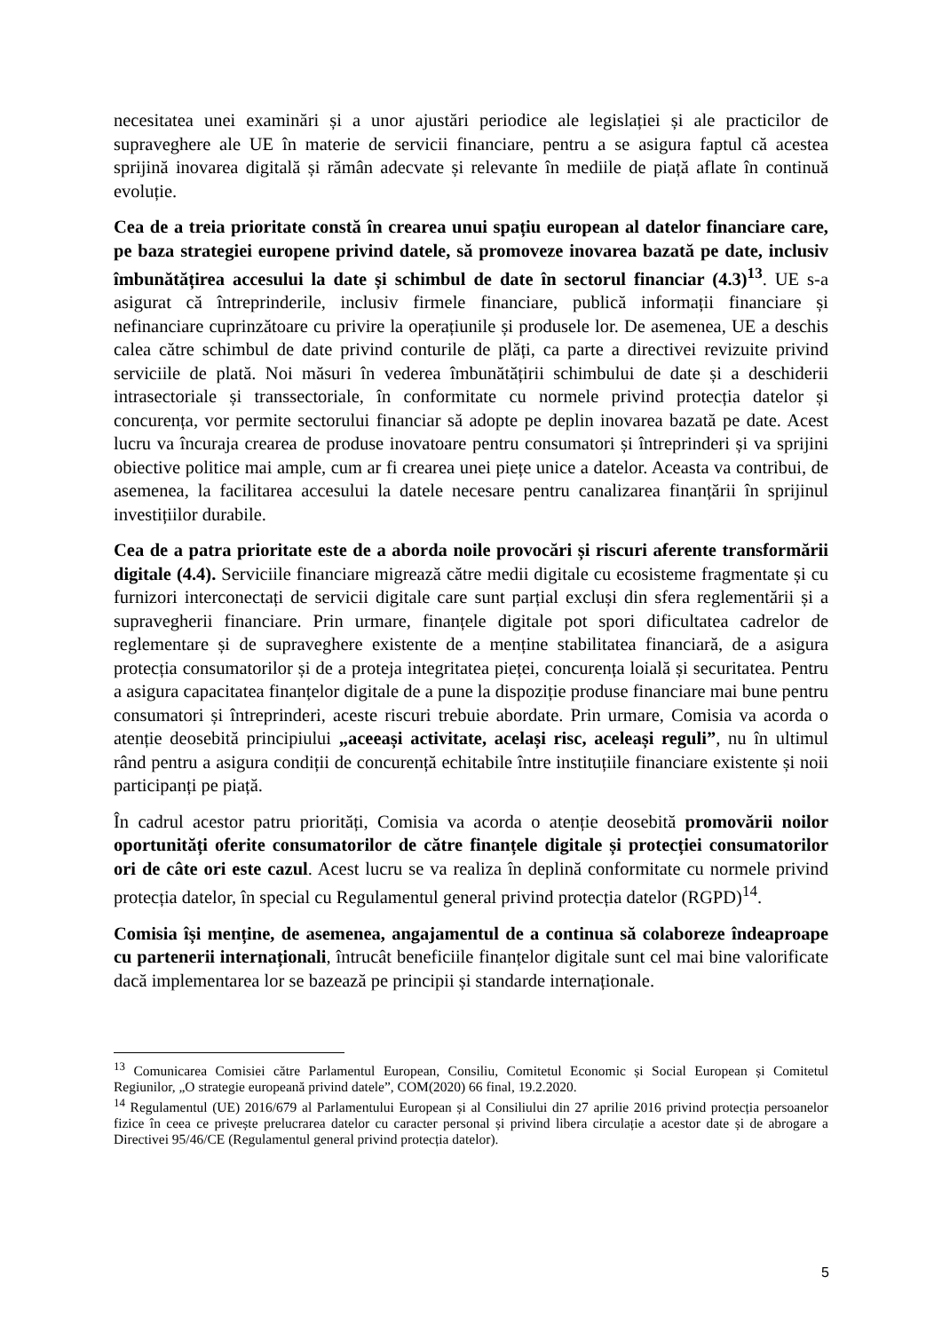necesitatea unei examinări și a unor ajustări periodice ale legislației și ale practicilor de supraveghere ale UE în materie de servicii financiare, pentru a se asigura faptul că acestea sprijină inovarea digitală și rămân adecvate și relevante în mediile de piață aflate în continuă evoluție.
Cea de a treia prioritate constă în crearea unui spațiu european al datelor financiare care, pe baza strategiei europene privind datele, să promoveze inovarea bazată pe date, inclusiv îmbunătățirea accesului la date și schimbul de date în sectorul financiar (4.3)<sup>13</sup>. UE s-a asigurat că întreprinderile, inclusiv firmele financiare, publică informații financiare și nefinanciare cuprinzătoare cu privire la operațiunile și produsele lor. De asemenea, UE a deschis calea către schimbul de date privind conturile de plăți, ca parte a directivei revizuite privind serviciile de plată. Noi măsuri în vederea îmbunătățirii schimbului de date și a deschiderii intrasectoriale și transsectoriale, în conformitate cu normele privind protecția datelor și concurența, vor permite sectorului financiar să adopte pe deplin inovarea bazată pe date. Acest lucru va încuraja crearea de produse inovatoare pentru consumatori și întreprinderi și va sprijini obiective politice mai ample, cum ar fi crearea unei piețe unice a datelor. Aceasta va contribui, de asemenea, la facilitarea accesului la datele necesare pentru canalizarea finanțării în sprijinul investițiilor durabile.
Cea de a patra prioritate este de a aborda noile provocări și riscuri aferente transformării digitale (4.4). Serviciile financiare migrează către medii digitale cu ecosisteme fragmentate și cu furnizori interconectați de servicii digitale care sunt parțial excluși din sfera reglementării și a supravegherii financiare. Prin urmare, finanțele digitale pot spori dificultatea cadrelor de reglementare și de supraveghere existente de a menține stabilitatea financiară, de a asigura protecția consumatorilor și de a proteja integritatea pieței, concurența loială și securitatea. Pentru a asigura capacitatea finanțelor digitale de a pune la dispoziție produse financiare mai bune pentru consumatori și întreprinderi, aceste riscuri trebuie abordate. Prin urmare, Comisia va acorda o atenție deosebită principiului „aceeași activitate, același risc, aceleași reguli”, nu în ultimul rând pentru a asigura condiții de concurență echitabile între instituțiile financiare existente și noii participanți pe piață.
În cadrul acestor patru priorități, Comisia va acorda o atenție deosebită promovării noilor oportunități oferite consumatorilor de către finanțele digitale și protecției consumatorilor ori de câte ori este cazul. Acest lucru se va realiza în deplină conformitate cu normele privind protecția datelor, în special cu Regulamentul general privind protecția datelor (RGPD)<sup>14</sup>.
Comisia își menține, de asemenea, angajamentul de a continua să colaboreze îndeaproape cu partenerii internaționali, întrucât beneficiile finanțelor digitale sunt cel mai bine valorificate dacă implementarea lor se bazează pe principii și standarde internaționale.
<sup>13</sup> Comunicarea Comisiei către Parlamentul European, Consiliu, Comitetul Economic și Social European și Comitetul Regiunilor, „O strategie europeană privind datele”, COM(2020) 66 final, 19.2.2020.
<sup>14</sup> Regulamentul (UE) 2016/679 al Parlamentului European și al Consiliului din 27 aprilie 2016 privind protecția persoanelor fizice în ceea ce privește prelucrarea datelor cu caracter personal și privind libera circulație a acestor date și de abrogare a Directivei 95/46/CE (Regulamentul general privind protecția datelor).
5